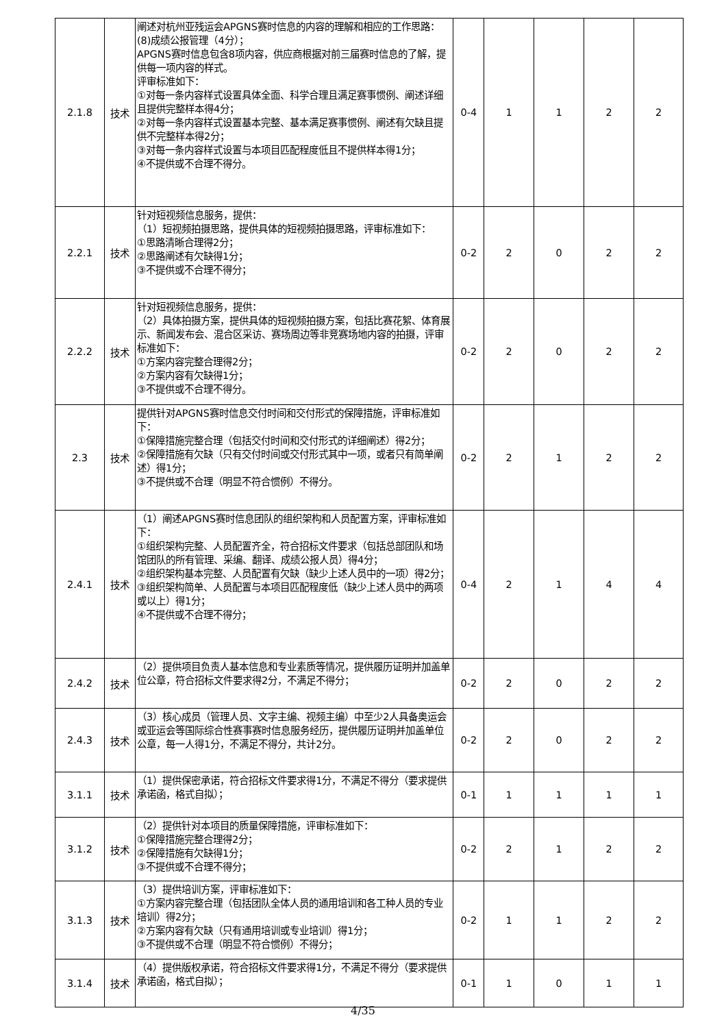| 2.1.8 | 技术 | 阐述对杭州亚残运会APGNS赛时信息的内容的理解和相应的工作思路： (8)成绩公报管理（4分）； APGNS赛时信息包含8项内容，供应商根据对前三届赛时信息的了解，提供每一项内容的样式。 评审标准如下： ①对每一条内容样式设置具体全面、科学合理且满足赛事惯例、阐述详细且提供完整样本得4分； ②对每一条内容样式设置基本完整、基本满足赛事惯例、阐述有欠缺且提供不完整样本得2分； ③对每一条内容样式设置与本项目匹配程度低且不提供样本得1分； ④不提供或不合理不得分。 | 0-4 | 1 | 1 | 2 | 2 |
| 2.2.1 | 技术 | 针对短视频信息服务，提供： （1）短视频拍摄思路，提供具体的短视频拍摄思路，评审标准如下： ①思路清晰合理得2分； ②思路阐述有欠缺得1分； ③不提供或不合理不得分； | 0-2 | 2 | 0 | 2 | 2 |
| 2.2.2 | 技术 | 针对短视频信息服务，提供： （2）具体拍摄方案，提供具体的短视频拍摄方案，包括比赛花絮、体育展示、新闻发布会、混合区采访、赛场周边等非竞赛场地内容的拍摄，评审标准如下： ①方案内容完整合理得2分； ②方案内容有欠缺得1分； ③不提供或不合理不得分。 | 0-2 | 2 | 0 | 2 | 2 |
| 2.3 | 技术 | 提供针对APGNS赛时信息交付时间和交付形式的保障措施，评审标准如下： ①保障措施完整合理（包括交付时间和交付形式的详细阐述）得2分； ②保障措施有欠缺（只有交付时间或交付形式其中一项，或者只有简单阐述）得1分； ③不提供或不合理（明显不符合惯例）不得分。 | 0-2 | 2 | 1 | 2 | 2 |
| 2.4.1 | 技术 | （1）阐述APGNS赛时信息团队的组织架构和人员配置方案，评审标准如下： ①组织架构完整、人员配置齐全，符合招标文件要求（包括总部团队和场馆团队的所有管理、采编、翻译、成绩公报人员）得4分； ②组织架构基本完整、人员配置有欠缺（缺少上述人员中的一项）得2分； ③组织架构简单、人员配置与本项目匹配程度低（缺少上述人员中的两项或以上）得1分； ④不提供或不合理不得分； | 0-4 | 2 | 1 | 4 | 4 |
| 2.4.2 | 技术 | （2）提供项目负责人基本信息和专业素质等情况，提供履历证明并加盖单位公章，符合招标文件要求得2分，不满足不得分； | 0-2 | 2 | 0 | 2 | 2 |
| 2.4.3 | 技术 | （3）核心成员（管理人员、文字主编、视频主编）中至少2人具备奥运会或亚运会等国际综合性赛事赛时信息服务经历，提供履历证明并加盖单位公章，每一人得1分，不满足不得分，共计2分。 | 0-2 | 2 | 0 | 2 | 2 |
| 3.1.1 | 技术 | （1）提供保密承诺，符合招标文件要求得1分，不满足不得分（要求提供承诺函，格式自拟）； | 0-1 | 1 | 1 | 1 | 1 |
| 3.1.2 | 技术 | （2）提供针对本项目的质量保障措施，评审标准如下： ①保障措施完整合理得2分； ②保障措施有欠缺得1分； ③不提供或不合理不得分； | 0-2 | 2 | 1 | 2 | 2 |
| 3.1.3 | 技术 | （3）提供培训方案，评审标准如下： ①方案内容完整合理（包括团队全体人员的通用培训和各工种人员的专业培训）得2分； ②方案内容有欠缺（只有通用培训或专业培训）得1分； ③不提供或不合理（明显不符合惯例）不得分； | 0-2 | 1 | 1 | 2 | 2 |
| 3.1.4 | 技术 | （4）提供版权承诺，符合招标文件要求得1分，不满足不得分（要求提供承诺函，格式自拟）； | 0-1 | 1 | 0 | 1 | 1 |
4/35